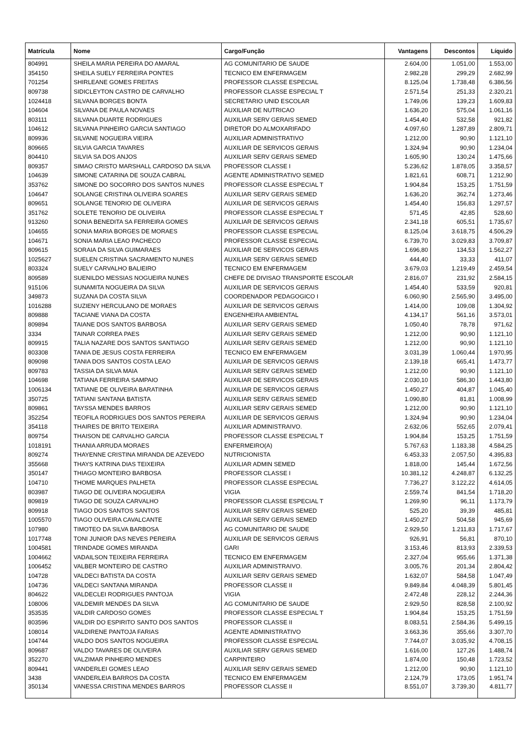| Matrícula | Nome | Cargo/Função | Vantagens | Descontos | Líquido |
| --- | --- | --- | --- | --- | --- |
| 804991 | SHEILA MARIA PEREIRA DO AMARAL | AG COMUNITARIO DE SAUDE | 2.604,00 | 1.051,00 | 1.553,00 |
| 354150 | SHEILA SUELY FERREIRA PONTES | TECNICO EM ENFERMAGEM | 2.982,28 | 299,29 | 2.682,99 |
| 701254 | SHIRLEANE GOMES FREITAS | PROFESSOR CLASSE ESPECIAL | 8.125,04 | 1.738,48 | 6.386,56 |
| 809738 | SIDICLEYTON CASTRO DE CARVALHO | PROFESSOR CLASSE ESPECIAL T | 2.571,54 | 251,33 | 2.320,21 |
| 1024418 | SILVANA BORGES BONTA | SECRETARIO UNID ESCOLAR | 1.749,06 | 139,23 | 1.609,83 |
| 104604 | SILVANA DE PAULA NOVAES | AUXILIAR DE NUTRICAO | 1.636,20 | 575,04 | 1.061,16 |
| 803111 | SILVANA DUARTE RODRIGUES | AUXILIAR SERV GERAIS SEMED | 1.454,40 | 532,58 | 921,82 |
| 104612 | SILVANA PINHEIRO GARCIA SANTIAGO | DIRETOR DO ALMOXARIFADO | 4.097,60 | 1.287,89 | 2.809,71 |
| 809936 | SILVANE NOGUEIRA VIEIRA | AUXILIAR ADMINISTRATIVO | 1.212,00 | 90,90 | 1.121,10 |
| 809665 | SILVIA GARCIA TAVARES | AUXILIAR DE SERVICOS GERAIS | 1.324,94 | 90,90 | 1.234,04 |
| 804410 | SILVIA SA DOS ANJOS | AUXILIAR SERV GERAIS SEMED | 1.605,90 | 130,24 | 1.475,66 |
| 809357 | SIMAO CRISTO MARSHALL CARDOSO DA SILVA | PROFESSOR CLASSE I | 5.236,62 | 1.878,05 | 3.358,57 |
| 104639 | SIMONE CATARINA DE SOUZA CABRAL | AGENTE ADMINISTRATIVO SEMED | 1.821,61 | 608,71 | 1.212,90 |
| 353762 | SIMONE DO SOCORRO DOS SANTOS NUNES | PROFESSOR CLASSE ESPECIAL T | 1.904,84 | 153,25 | 1.751,59 |
| 104647 | SOLANGE CRISTINA OLIVEIRA SOARES | AUXILIAR SERV GERAIS SEMED | 1.636,20 | 362,74 | 1.273,46 |
| 809651 | SOLANGE TENORIO DE OLIVEIRA | AUXILIAR DE SERVICOS GERAIS | 1.454,40 | 156,83 | 1.297,57 |
| 351762 | SOLETE TENORIO DE OLIVEIRA | PROFESSOR CLASSE ESPECIAL T | 571,45 | 42,85 | 528,60 |
| 913260 | SONIA BENEDITA SA FERREIRA GOMES | AUXILIAR DE SERVICOS GERAIS | 2.341,18 | 605,51 | 1.735,67 |
| 104655 | SONIA MARIA BORGES DE MORAES | PROFESSOR CLASSE ESPECIAL | 8.125,04 | 3.618,75 | 4.506,29 |
| 104671 | SONIA MARIA LEAO PACHECO | PROFESSOR CLASSE ESPECIAL | 6.739,70 | 3.029,83 | 3.709,87 |
| 809615 | SORAIA DA SILVA GUIMARAES | AUXILIAR DE SERVICOS GERAIS | 1.696,80 | 134,53 | 1.562,27 |
| 1025627 | SUELEN CRISTINA SACRAMENTO NUNES | AUXILIAR SERV GERAIS SEMED | 444,40 | 33,33 | 411,07 |
| 803324 | SUELY CARVALHO BALIEIRO | TECNICO EM ENFERMAGEM | 3.679,03 | 1.219,49 | 2.459,54 |
| 809589 | SUENILDO MESSIAS NOGUEIRA NUNES | CHEFE DE DIVISAO TRANSPORTE ESCOLAR | 2.816,07 | 231,92 | 2.584,15 |
| 915106 | SUNAMITA NOGUEIRA DA SILVA | AUXILIAR DE SERVICOS GERAIS | 1.454,40 | 533,59 | 920,81 |
| 349873 | SUZANA DA COSTA SILVA | COORDENADOR PEDAGOGICO I | 6.060,90 | 2.565,90 | 3.495,00 |
| 1016288 | SUZIENY HERCULANO DE MORAES | AUXILIAR DE SERVICOS GERAIS | 1.414,00 | 109,08 | 1.304,92 |
| 809888 | TACIANE VIANA DA COSTA | ENGENHEIRA AMBIENTAL | 4.134,17 | 561,16 | 3.573,01 |
| 809894 | TAIANE DOS SANTOS BARBOSA | AUXILIAR SERV GERAIS SEMED | 1.050,40 | 78,78 | 971,62 |
| 3334 | TAINAR CORREA PAES | AUXILIAR SERV GERAIS SEMED | 1.212,00 | 90,90 | 1.121,10 |
| 809915 | TALIA NAZARE DOS SANTOS SANTIAGO | AUXILIAR SERV GERAIS SEMED | 1.212,00 | 90,90 | 1.121,10 |
| 803308 | TANIA DE JESUS COSTA FERREIRA | TECNICO EM ENFERMAGEM | 3.031,39 | 1.060,44 | 1.970,95 |
| 809098 | TANIA DOS SANTOS COSTA LEAO | AUXILIAR DE SERVICOS GERAIS | 2.139,18 | 665,41 | 1.473,77 |
| 809783 | TASSIA DA SILVA MAIA | AUXILIAR SERV GERAIS SEMED | 1.212,00 | 90,90 | 1.121,10 |
| 104698 | TATIANA FERREIRA SAMPAIO | AUXILIAR DE SERVICOS GERAIS | 2.030,10 | 586,30 | 1.443,80 |
| 1006134 | TATIANE DE OLIVEIRA BARATINHA | AUXILIAR DE SERVICOS GERAIS | 1.450,27 | 404,87 | 1.045,40 |
| 350725 | TATIANI SANTANA BATISTA | AUXILIAR SERV GERAIS SEMED | 1.090,80 | 81,81 | 1.008,99 |
| 809861 | TAYSSA MENDES BARROS | AUXILIAR SERV GERAIS SEMED | 1.212,00 | 90,90 | 1.121,10 |
| 352254 | TEOFILA RODRIGUES DOS SANTOS PEREIRA | AUXILIAR DE SERVICOS GERAIS | 1.324,94 | 90,90 | 1.234,04 |
| 354118 | THAIRES DE BRITO TEIXEIRA | AUXILIAR ADMINISTRAIVO. | 2.632,06 | 552,65 | 2.079,41 |
| 809754 | THAISON DE CARVALHO GARCIA | PROFESSOR CLASSE ESPECIAL T | 1.904,84 | 153,25 | 1.751,59 |
| 1018191 | THANIA ARRUDA MORAES | ENFERMEIRO(A) | 5.767,63 | 1.183,38 | 4.584,25 |
| 809274 | THAYENNE CRISTINA MIRANDA DE AZEVEDO | NUTRICIONISTA | 6.453,33 | 2.057,50 | 4.395,83 |
| 355668 | THAYS KATRINA DIAS TEIXEIRA | AUXILIAR ADMIN SEMED | 1.818,00 | 145,44 | 1.672,56 |
| 350147 | THIAGO MONTEIRO BARBOSA | PROFESSOR CLASSE I | 10.381,12 | 4.248,87 | 6.132,25 |
| 104710 | THOME MARQUES PALHETA | PROFESSOR CLASSE ESPECIAL | 7.736,27 | 3.122,22 | 4.614,05 |
| 803987 | TIAGO DE OLIVEIRA NOGUEIRA | VIGIA | 2.559,74 | 841,54 | 1.718,20 |
| 809819 | TIAGO DE SOUZA CARVALHO | PROFESSOR CLASSE ESPECIAL T | 1.269,90 | 96,11 | 1.173,79 |
| 809918 | TIAGO DOS SANTOS SANTOS | AUXILIAR SERV GERAIS SEMED | 525,20 | 39,39 | 485,81 |
| 1005570 | TIAGO OLIVEIRA CAVALCANTE | AUXILIAR SERV GERAIS SEMED | 1.450,27 | 504,58 | 945,69 |
| 107980 | TIMOTEO DA SILVA BARBOSA | AG COMUNITARIO DE SAUDE | 2.929,50 | 1.211,83 | 1.717,67 |
| 1017748 | TONI JUNIOR DAS NEVES PEREIRA | AUXILIAR DE SERVICOS GERAIS | 926,91 | 56,81 | 870,10 |
| 1004581 | TRINDADE GOMES MIRANDA | GARI | 3.153,46 | 813,93 | 2.339,53 |
| 1004662 | VADAILSON TEIXEIRA FERREIRA | TECNICO EM ENFERMAGEM | 2.327,04 | 955,66 | 1.371,38 |
| 1006452 | VALBER MONTEIRO DE CASTRO | AUXILIAR ADMINISTRAIVO. | 3.005,76 | 201,34 | 2.804,42 |
| 104728 | VALDECI BATISTA DA COSTA | AUXILIAR SERV GERAIS SEMED | 1.632,07 | 584,58 | 1.047,49 |
| 104736 | VALDECI SANTANA MIRANDA | PROFESSOR CLASSE II | 9.849,84 | 4.048,39 | 5.801,45 |
| 804622 | VALDECLEI RODRIGUES PANTOJA | VIGIA | 2.472,48 | 228,12 | 2.244,36 |
| 108006 | VALDEMIR MENDES DA SILVA | AG COMUNITARIO DE SAUDE | 2.929,50 | 828,58 | 2.100,92 |
| 353535 | VALDIR CARDOSO GOMES | PROFESSOR CLASSE ESPECIAL T | 1.904,84 | 153,25 | 1.751,59 |
| 803596 | VALDIR DO ESPIRITO SANTO DOS SANTOS | PROFESSOR CLASSE II | 8.083,51 | 2.584,36 | 5.499,15 |
| 108014 | VALDIRENE PANTOJA FARIAS | AGENTE ADMINISTRATIVO | 3.663,36 | 355,66 | 3.307,70 |
| 104744 | VALDO DOS SANTOS NOGUEIRA | PROFESSOR CLASSE ESPECIAL | 7.744,07 | 3.035,92 | 4.708,15 |
| 809687 | VALDO TAVARES DE OLIVEIRA | AUXILIAR SERV GERAIS SEMED | 1.616,00 | 127,26 | 1.488,74 |
| 352270 | VALZIMAR PINHEIRO MENDES | CARPINTEIRO | 1.874,00 | 150,48 | 1.723,52 |
| 809441 | VANDERLEI GOMES LEAO | AUXILIAR SERV GERAIS SEMED | 1.212,00 | 90,90 | 1.121,10 |
| 3438 | VANDERLEIA BARROS DA COSTA | TECNICO EM ENFERMAGEM | 2.124,79 | 173,05 | 1.951,74 |
| 350134 | VANESSA CRISTINA MENDES BARROS | PROFESSOR CLASSE II | 8.551,07 | 3.739,30 | 4.811,77 |